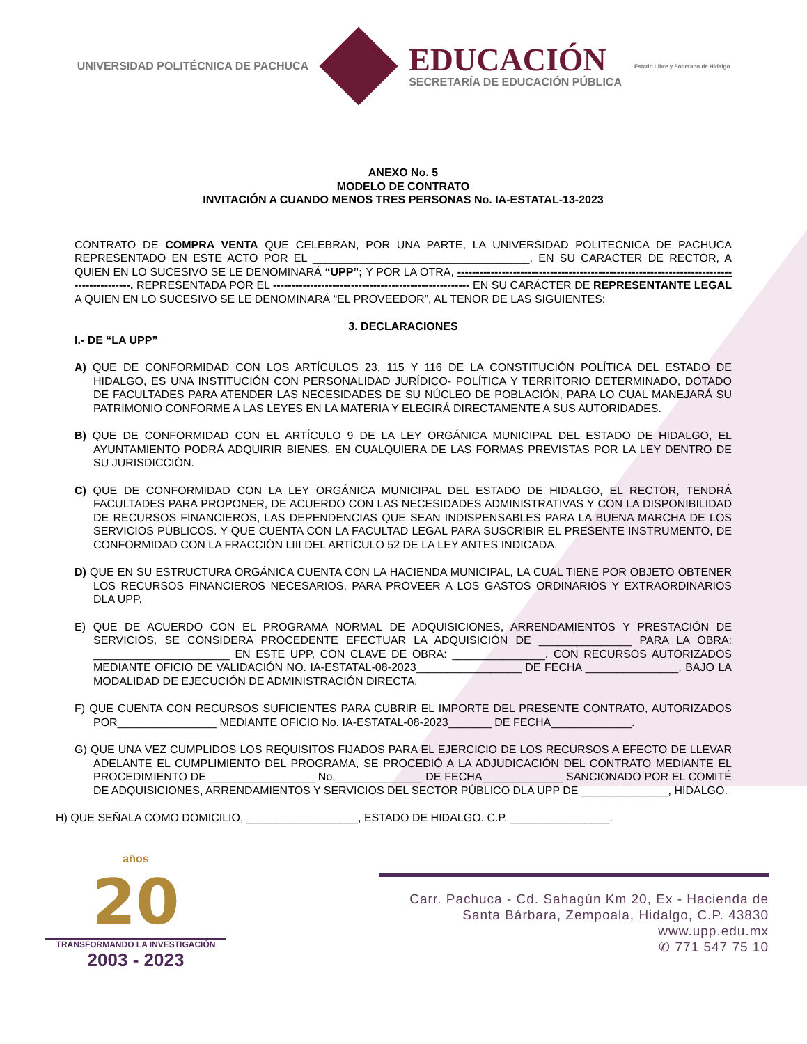UNIVERSIDAD POLITÉCNICA DE PACHUCA
EDUCACIÓN
SECRETARÍA DE EDUCACIÓN PÚBLICA
Estado Libre y Soberano de Hidalgo
ANEXO No. 5
MODELO DE CONTRATO
INVITACIÓN A CUANDO MENOS TRES PERSONAS No. IA-ESTATAL-13-2023
CONTRATO DE COMPRA VENTA QUE CELEBRAN, POR UNA PARTE, LA UNIVERSIDAD POLITECNICA DE PACHUCA REPRESENTADO EN ESTE ACTO POR EL ___________________________________, EN SU CARACTER DE RECTOR, A QUIEN EN LO SUCESIVO SE LE DENOMINARÁ “UPP”; Y POR LA OTRA, -----------------------------------------------------------------------------------------. REPRESENTADA POR EL ----------------------------------------------------- EN SU CARÁCTER DE REPRESENTANTE LEGAL A QUIEN EN LO SUCESIVO SE LE DENOMINARÁ “EL PROVEEDOR”, AL TENOR DE LAS SIGUIENTES:
3. DECLARACIONES
I.- DE “LA UPP”
A) QUE DE CONFORMIDAD CON LOS ARTÍCULOS 23, 115 Y 116 DE LA CONSTITUCIÓN POLÍTICA DEL ESTADO DE HIDALGO, ES UNA INSTITUCIÓN CON PERSONALIDAD JURÍDICO- POLÍTICA Y TERRITORIO DETERMINADO, DOTADO DE FACULTADES PARA ATENDER LAS NECESIDADES DE SU NÚCLEO DE POBLACIÓN, PARA LO CUAL MANEJARÁ SU PATRIMONIO CONFORME A LAS LEYES EN LA MATERIA Y ELEGIRÁ DIRECTAMENTE A SUS AUTORIDADES.
B) QUE DE CONFORMIDAD CON EL ARTÍCULO 9 DE LA LEY ORGÁNICA MUNICIPAL DEL ESTADO DE HIDALGO, EL AYUNTAMIENTO PODRÁ ADQUIRIR BIENES, EN CUALQUIERA DE LAS FORMAS PREVISTAS POR LA LEY DENTRO DE SU JURISDICCIÓN.
C) QUE DE CONFORMIDAD CON LA LEY ORGÁNICA MUNICIPAL DEL ESTADO DE HIDALGO, EL RECTOR, TENDRÁ FACULTADES PARA PROPONER, DE ACUERDO CON LAS NECESIDADES ADMINISTRATIVAS Y CON LA DISPONIBILIDAD DE RECURSOS FINANCIEROS, LAS DEPENDENCIAS QUE SEAN INDISPENSABLES PARA LA BUENA MARCHA DE LOS SERVICIOS PÚBLICOS. Y QUE CUENTA CON LA FACULTAD LEGAL PARA SUSCRIBIR EL PRESENTE INSTRUMENTO, DE CONFORMIDAD CON LA FRACCIÓN LIII DEL ARTÍCULO 52 DE LA LEY ANTES INDICADA.
D) QUE EN SU ESTRUCTURA ORGÁNICA CUENTA CON LA HACIENDA MUNICIPAL, LA CUAL TIENE POR OBJETO OBTENER LOS RECURSOS FINANCIEROS NECESARIOS, PARA PROVEER A LOS GASTOS ORDINARIOS Y EXTRAORDINARIOS DLA UPP.
E) QUE DE ACUERDO CON EL PROGRAMA NORMAL DE ADQUISICIONES, ARRENDAMIENTOS Y PRESTACIÓN DE SERVICIOS, SE CONSIDERA PROCEDENTE EFECTUAR LA ADQUISICIÓN DE _______________ PARA LA OBRA: ______________________ EN ESTE UPP, CON CLAVE DE OBRA: _______________. CON RECURSOS AUTORIZADOS MEDIANTE OFICIO DE VALIDACIÓN NO. IA-ESTATAL-08-2023_________________ DE FECHA _______________, BAJO LA MODALIDAD DE EJECUCIÓN DE ADMINISTRACIÓN DIRECTA.
F) QUE CUENTA CON RECURSOS SUFICIENTES PARA CUBRIR EL IMPORTE DEL PRESENTE CONTRATO, AUTORIZADOS POR________________ MEDIANTE OFICIO No. IA-ESTATAL-08-2023_______ DE FECHA_____________.
G) QUE UNA VEZ CUMPLIDOS LOS REQUISITOS FIJADOS PARA EL EJERCICIO DE LOS RECURSOS A EFECTO DE LLEVAR ADELANTE EL CUMPLIMIENTO DEL PROGRAMA, SE PROCEDIÓ A LA ADJUDICACIÓN DEL CONTRATO MEDIANTE EL PROCEDIMIENTO DE _________________ No.______________ DE FECHA_____________ SANCIONADO POR EL COMITÉ DE ADQUISICIONES, ARRENDAMIENTOS Y SERVICIOS DEL SECTOR PÚBLICO DLA UPP DE ______________, HIDALGO.
H) QUE SEÑALA COMO DOMICILIO, __________________, ESTADO DE HIDALGO. C.P. ________________.
años
20
TRANSFORMANDO LA INVESTIGACIÓN
2003 - 2023
Carr. Pachuca - Cd. Sahagún Km 20, Ex - Hacienda de
Santa Bárbara, Zempoala, Hidalgo, C.P. 43830
www.upp.edu.mx
✆ 771 547 75 10